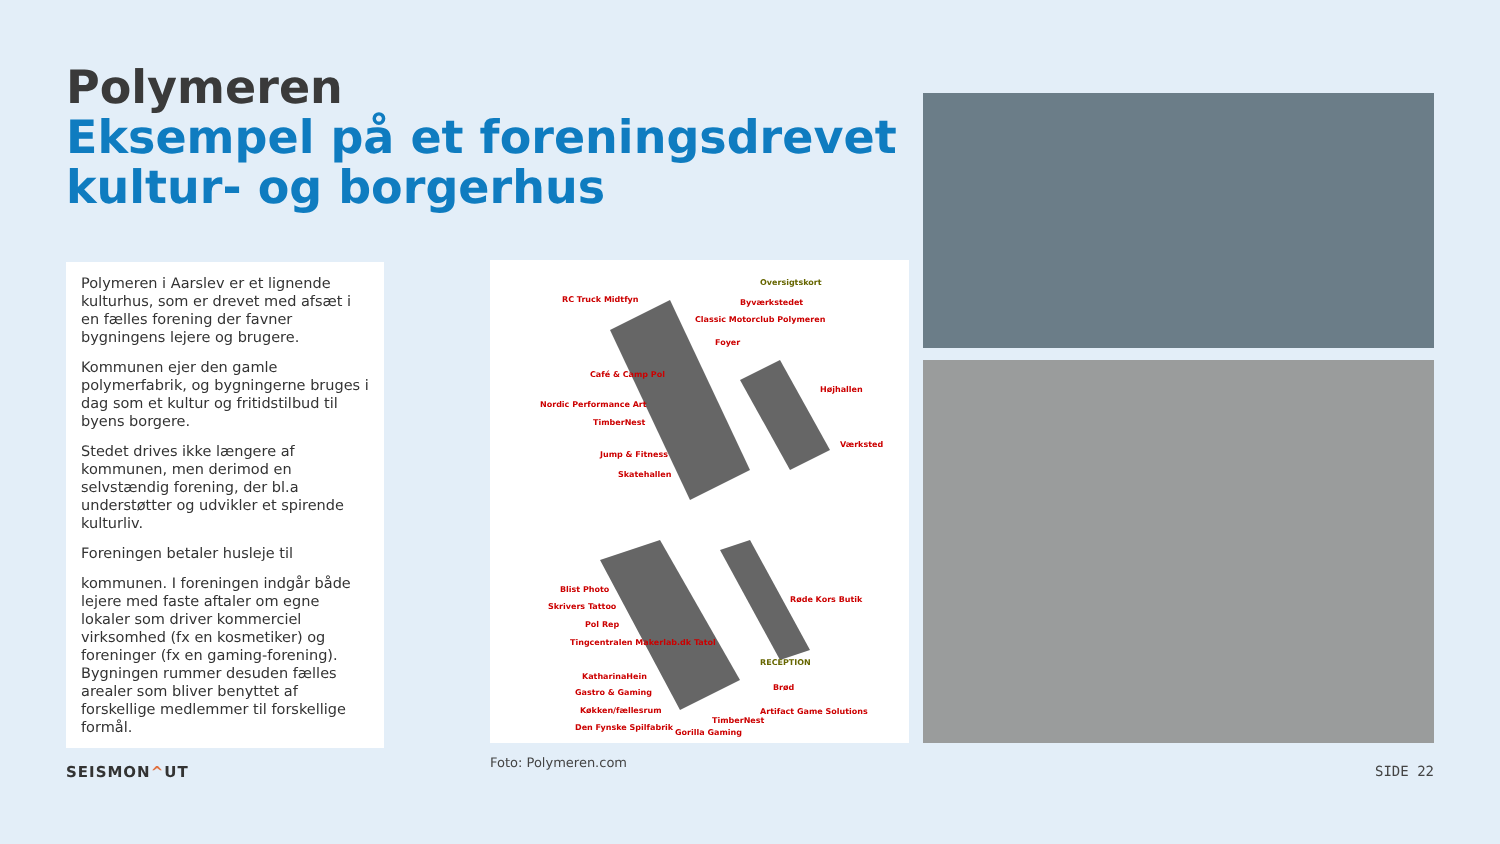Polymeren
Eksempel på et foreningsdrevet
kultur- og borgerhus
Polymeren i Aarslev er et lignende kulturhus, som er drevet med afsæt i en fælles forening der favner bygningens lejere og brugere.
Kommunen ejer den gamle polymerfabrik, og bygningerne bruges i dag som et kultur og fritidstilbud til byens borgere.
Stedet drives ikke længere af kommunen, men derimod en selvstændig forening, der bl.a understøtter og udvikler et spirende kulturliv.
Foreningen betaler husleje til
kommunen. I foreningen indgår både lejere med faste aftaler om egne lokaler som driver kommerciel virksomhed (fx en kosmetiker) og foreninger (fx en gaming-forening). Bygningen rummer desuden fælles arealer som bliver benyttet af forskellige medlemmer til forskellige formål.
Oversigtskort
RC Truck Midtfyn Byværkstedet
Classic Motorclub Polymeren
Foyer
Café & Camp Pol
Højhallen
Nordic Performance Art
TimberNest
Værksted
Jump & Fitness
Skatehallen
Blist Photo
Skrivers Tattoo
Røde Kors Butik
Pol Rep
Tingcentralen Makerlab.dk Tatol
RECEPTION
KatharinaHein
Gastro & Gaming
Brød
Køkken/fællesrum Artifact Game Solutions
TimberNest
Den Fynske Spilfabrik
Gorilla Gaming
Foto: Polymeren.com
SEISMON^UT SIDE 22